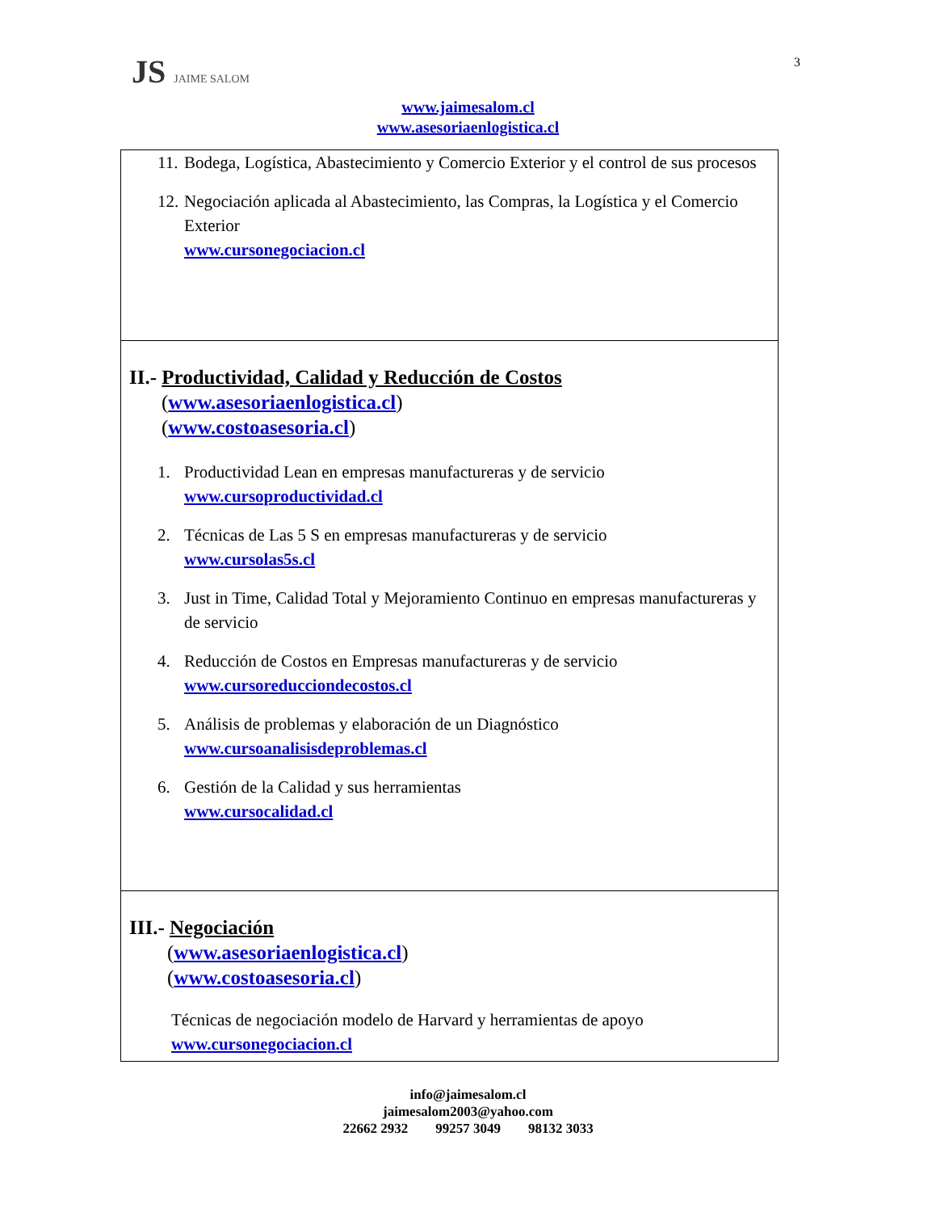JS JAIME SALOM 3
www.jaimesalom.cl
www.asesoriaenlogistica.cl
| 11. Bodega, Logística, Abastecimiento y Comercio Exterior y el control de sus procesos 12. Negociación aplicada al Abastecimiento, las Compras, la Logística y el Comercio Exterior www.cursonegociacion.cl |
| II.- Productividad, Calidad y Reducción de Costos ( www.asesoriaenlogistica.cl ) ( www.costoasesoria.cl ) 1. Productividad Lean en empresas manufactureras y de servicio www.cursoproductividad.cl 2. Técnicas de Las 5 S en empresas manufactureras y de servicio www.cursolas5s.cl 3. Just in Time, Calidad Total y Mejoramiento Continuo en empresas manufactureras y de servicio 4. Reducción de Costos en Empresas manufactureras y de servicio www.cursoreducciondecostos.cl 5. Análisis de problemas y elaboración de un Diagnóstico www.cursoanalisisdeproblemas.cl 6. Gestión de la Calidad y sus herramientas www.cursocalidad.cl |
| III.- Negociación ( www.asesoriaenlogistica.cl ) ( www.costoasesoria.cl ) Técnicas de negociación modelo de Harvard y herramientas de apoyo www.cursonegociacion.cl |
info@jaimesalom.cl
jaimesalom2003@yahoo.com
22662 2932 99257 3049 98132 3033